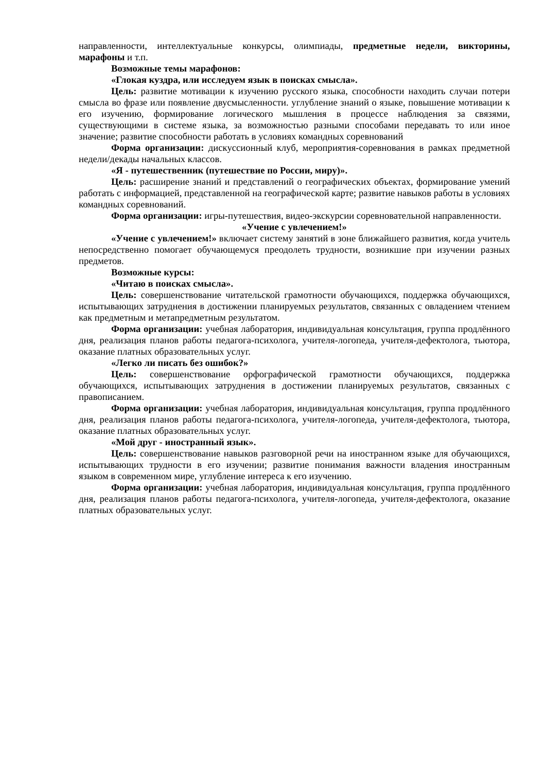направленности, интеллектуальные конкурсы, олимпиады, предметные недели, викторины, марафоны и т.п.
Возможные темы марафонов:
«Глокая куздра, или исследуем язык в поисках смысла».
Цель: развитие мотивации к изучению русского языка, способности находить случаи потери смысла во фразе или появление двусмысленности. углубление знаний о языке, повышение мотивации к его изучению, формирование логического мышления в процессе наблюдения за связями, существующими в системе языка, за возможностью разными способами передавать то или иное значение; развитие способности работать в условиях командных соревнований
Форма организации: дискуссионный клуб, мероприятия-соревнования в рамках предметной недели/декады начальных классов.
«Я - путешественник (путешествие по России, миру)».
Цель: расширение знаний и представлений о географических объектах, формирование умений работать с информацией, представленной на географической карте; развитие навыков работы в условиях командных соревнований.
Форма организации: игры-путешествия, видео-экскурсии соревновательной направленности.
«Учение с увлечением!»
«Учение с увлечением!» включает систему занятий в зоне ближайшего развития, когда учитель непосредственно помогает обучающемуся преодолеть трудности, возникшие при изучении разных предметов.
Возможные курсы:
«Читаю в поисках смысла».
Цель: совершенствование читательской грамотности обучающихся, поддержка обучающихся, испытывающих затруднения в достижении планируемых результатов, связанных с овладением чтением как предметным и метапредметным результатом.
Форма организации: учебная лаборатория, индивидуальная консультация, группа продлённого дня, реализация планов работы педагога-психолога, учителя-логопеда, учителя-дефектолога, тьютора, оказание платных образовательных услуг.
«Легко ли писать без ошибок?»
Цель: совершенствование орфографической грамотности обучающихся, поддержка обучающихся, испытывающих затруднения в достижении планируемых результатов, связанных с правописанием.
Форма организации: учебная лаборатория, индивидуальная консультация, группа продлённого дня, реализация планов работы педагога-психолога, учителя-логопеда, учителя-дефектолога, тьютора, оказание платных образовательных услуг.
«Мой друг - иностранный язык».
Цель: совершенствование навыков разговорной речи на иностранном языке для обучающихся, испытывающих трудности в его изучении; развитие понимания важности владения иностранным языком в современном мире, углубление интереса к его изучению.
Форма организации: учебная лаборатория, индивидуальная консультация, группа продлённого дня, реализация планов работы педагога-психолога, учителя-логопеда, учителя-дефектолога, оказание платных образовательных услуг.